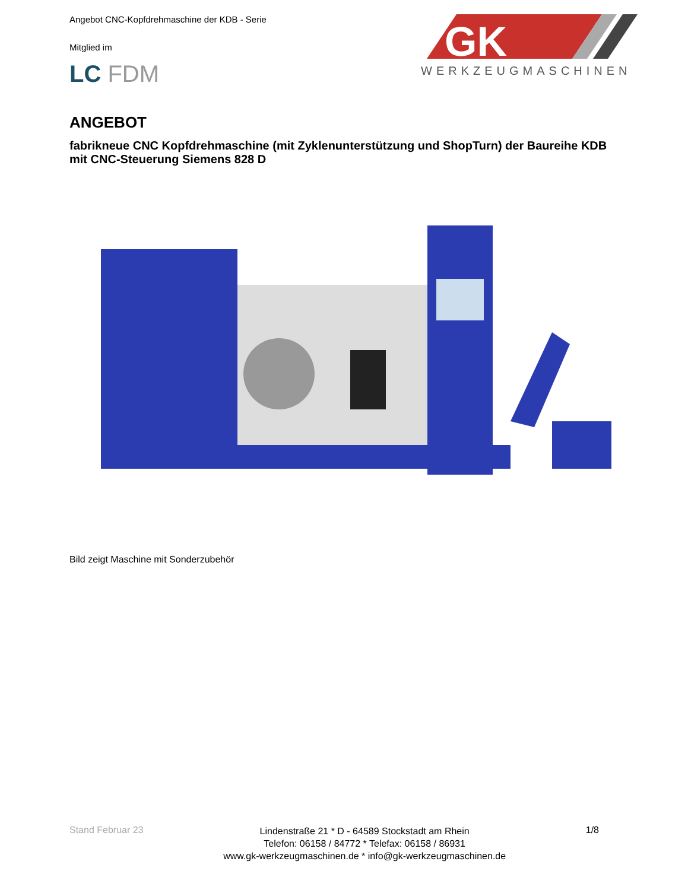Angebot CNC-Kopfdrehmaschine der KDB - Serie
Mitglied im
LC FDM
GK
WERKZEUGMASCHINEN
ANGEBOT
fabrikneue CNC Kopfdrehmaschine (mit Zyklenunterstützung und ShopTurn) der Baureihe KDB mit CNC-Steuerung Siemens 828 D
Bild zeigt Maschine mit Sonderzubehör
Stand Februar 23
Lindenstraße 21 * D - 64589 Stockstadt am Rhein
Telefon: 06158 / 84772 * Telefax: 06158 / 86931
www.gk-werkzeugmaschinen.de * info@gk-werkzeugmaschinen.de
1/8